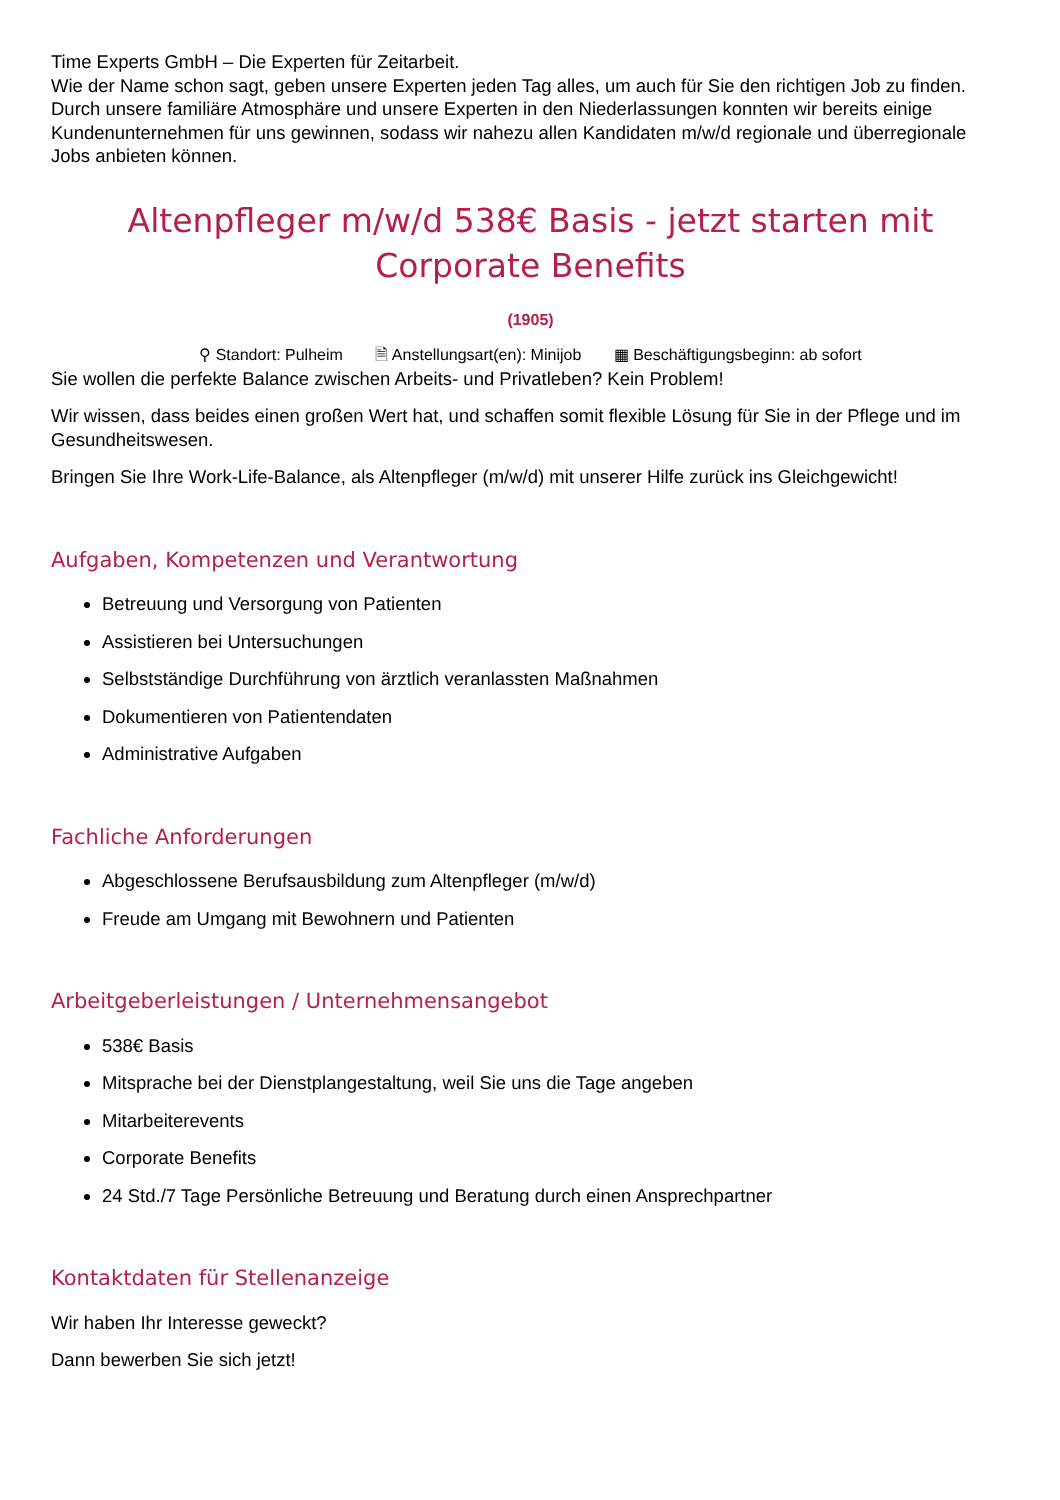Time Experts GmbH – Die Experten für Zeitarbeit.
Wie der Name schon sagt, geben unsere Experten jeden Tag alles, um auch für Sie den richtigen Job zu finden. Durch unsere familiäre Atmosphäre und unsere Experten in den Niederlassungen konnten wir bereits einige Kundenunternehmen für uns gewinnen, sodass wir nahezu allen Kandidaten m/w/d regionale und überregionale Jobs anbieten können.
Altenpfleger m/w/d 538€ Basis - jetzt starten mit Corporate Benefits
(1905)
⚲ Standort: Pulheim 🗎 Anstellungsart(en): Minijob ▦ Beschäftigungsbeginn: ab sofort
Sie wollen die perfekte Balance zwischen Arbeits- und Privatleben? Kein Problem!
Wir wissen, dass beides einen großen Wert hat, und schaffen somit flexible Lösung für Sie in der Pflege und im Gesundheitswesen.
Bringen Sie Ihre Work-Life-Balance, als Altenpfleger (m/w/d) mit unserer Hilfe zurück ins Gleichgewicht!
Aufgaben, Kompetenzen und Verantwortung
Betreuung und Versorgung von Patienten
Assistieren bei Untersuchungen
Selbstständige Durchführung von ärztlich veranlassten Maßnahmen
Dokumentieren von Patientendaten
Administrative Aufgaben
Fachliche Anforderungen
Abgeschlossene Berufsausbildung zum Altenpfleger (m/w/d)
Freude am Umgang mit Bewohnern und Patienten
Arbeitgeberleistungen / Unternehmensangebot
538€ Basis
Mitsprache bei der Dienstplangestaltung, weil Sie uns die Tage angeben
Mitarbeiterevents
Corporate Benefits
24 Std./7 Tage Persönliche Betreuung und Beratung durch einen Ansprechpartner
Kontaktdaten für Stellenanzeige
Wir haben Ihr Interesse geweckt?
Dann bewerben Sie sich jetzt!